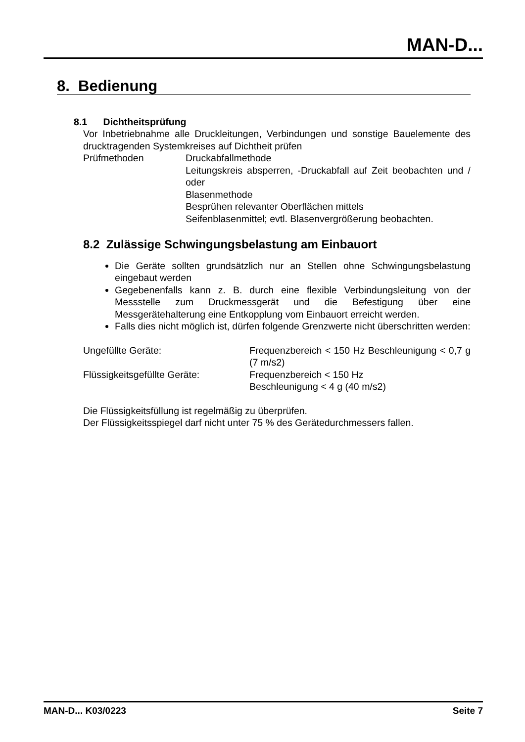MAN-D...
8. Bedienung
8.1 Dichtheitsprüfung
Vor Inbetriebnahme alle Druckleitungen, Verbindungen und sonstige Bauelemente des drucktragenden Systemkreises auf Dichtheit prüfen
Prüfmethoden Druckabfallmethode
Leitungskreis absperren, -Druckabfall auf Zeit beobachten und / oder
Blasenmethode
Besprühen relevanter Oberflächen mittels
Seifenblasenmittel; evtl. Blasenvergrößerung beobachten.
8.2 Zulässige Schwingungsbelastung am Einbauort
Die Geräte sollten grundsätzlich nur an Stellen ohne Schwingungsbelastung eingebaut werden
Gegebenenfalls kann z. B. durch eine flexible Verbindungsleitung von der Messstelle zum Druckmessgerät und die Befestigung über eine Messgerätehalterung eine Entkopplung vom Einbauort erreicht werden.
Falls dies nicht möglich ist, dürfen folgende Grenzwerte nicht überschritten werden:
Ungefüllte Geräte: Frequenzbereich < 150 Hz Beschleunigung < 0,7 g (7 m/s2)
Flüssigkeitsgefüllte Geräte: Frequenzbereich < 150 Hz
Beschleunigung < 4 g (40 m/s2)
Die Flüssigkeitsfüllung ist regelmäßig zu überprüfen.
Der Flüssigkeitsspiegel darf nicht unter 75 % des Gerätedurchmessers fallen.
MAN-D... K03/0223 Seite 7